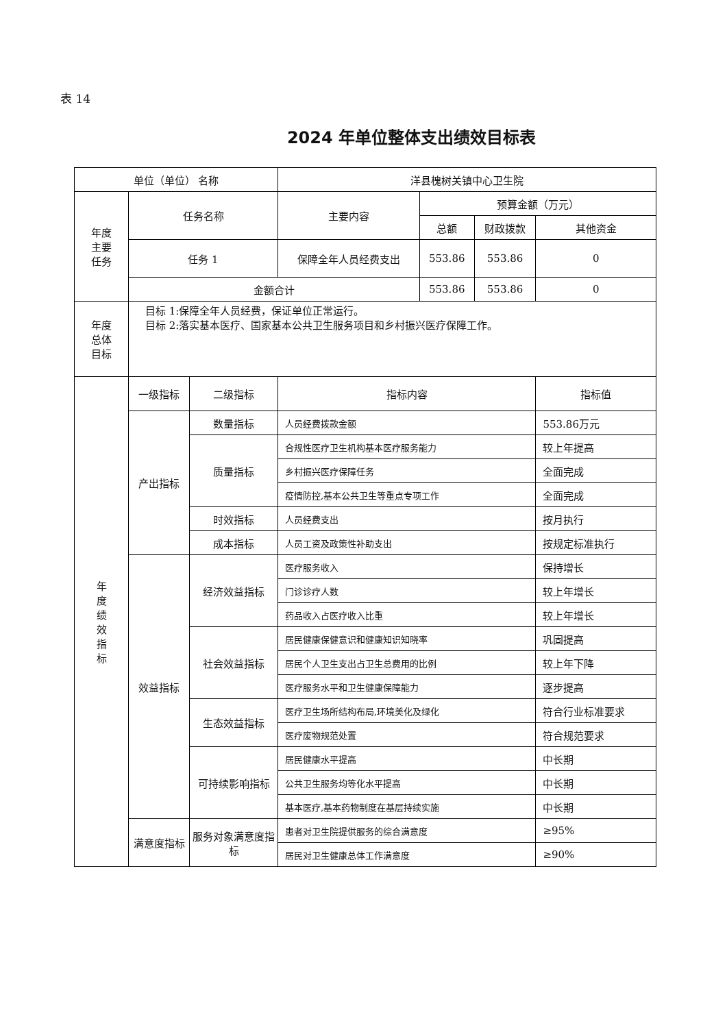表 14
2024 年单位整体支出绩效目标表
| 单位（单位） 名称 | | | 洋县槐树关镇中心卫生院 | | | |
| 年度 主要 任务 | 任务名称 | | 主要内容 | 预算金额（万元） | | |
| | | | | 总额 | 财政拨款 | 其他资金 |
| | 任务 1 | | 保障全年人员经费支出 | 553.86 | 553.86 | 0 |
| | 金额合计 | | | 553.86 | 553.86 | 0 |
| 年度 总体 目标 | 目标 1:保障全年人员经费，保证单位正常运行。 目标 2:落实基本医疗、国家基本公共卫生服务项目和乡村振兴医疗保障工作。 | | | | | |
| 年 度 绩 效 指 标 | 一级指标 | 二级指标 | 指标内容 | | | 指标值 |
| | 产出指标 | 数量指标 | 人员经费拨款金额 | | | 553.86万元 |
| | | 质量指标 | 合规性医疗卫生机构基本医疗服务能力 | | | 较上年提高 |
| | | | 乡村振兴医疗保障任务 | | | 全面完成 |
| | | | 疫情防控,基本公共卫生等重点专项工作 | | | 全面完成 |
| | | 时效指标 | 人员经费支出 | | | 按月执行 |
| | | 成本指标 | 人员工资及政策性补助支出 | | | 按规定标准执行 |
| | 效益指标 | 经济效益指标 | 医疗服务收入 | | | 保持增长 |
| | | | 门诊诊疗人数 | | | 较上年增长 |
| | | | 药品收入占医疗收入比重 | | | 较上年增长 |
| | | 社会效益指标 | 居民健康保健意识和健康知识知晓率 | | | 巩固提高 |
| | | | 居民个人卫生支出占卫生总费用的比例 | | | 较上年下降 |
| | | | 医疗服务水平和卫生健康保障能力 | | | 逐步提高 |
| | | 生态效益指标 | 医疗卫生场所结构布局,环境美化及绿化 | | | 符合行业标准要求 |
| | | | 医疗废物规范处置 | | | 符合规范要求 |
| | | 可持续影响指标 | 居民健康水平提高 | | | 中长期 |
| | | | 公共卫生服务均等化水平提高 | | | 中长期 |
| | | | 基本医疗,基本药物制度在基层持续实施 | | | 中长期 |
| | 满意度指标 | 服务对象满意度指标 | 患者对卫生院提供服务的综合满意度 | | | ≥95% |
| | | | 居民对卫生健康总体工作满意度 | | | ≥90% |